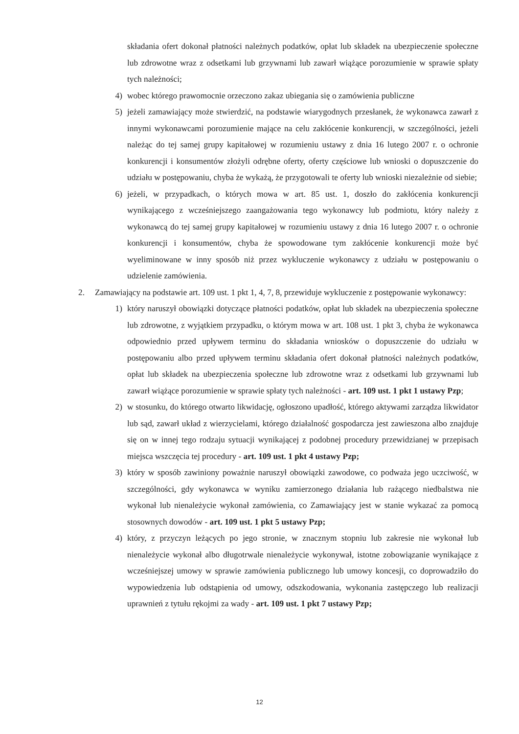składania ofert dokonał płatności należnych podatków, opłat lub składek na ubezpieczenie społeczne lub zdrowotne wraz z odsetkami lub grzywnami lub zawarł wiążące porozumienie w sprawie spłaty tych należności;
4) wobec którego prawomocnie orzeczono zakaz ubiegania się o zamówienia publiczne
5) jeżeli zamawiający może stwierdzić, na podstawie wiarygodnych przesłanek, że wykonawca zawarł z innymi wykonawcami porozumienie mające na celu zakłócenie konkurencji, w szczególności, jeżeli należąc do tej samej grupy kapitałowej w rozumieniu ustawy z dnia 16 lutego 2007 r. o ochronie konkurencji i konsumentów złożyli odrębne oferty, oferty częściowe lub wnioski o dopuszczenie do udziału w postępowaniu, chyba że wykażą, że przygotowali te oferty lub wnioski niezależnie od siebie;
6) jeżeli, w przypadkach, o których mowa w art. 85 ust. 1, doszło do zakłócenia konkurencji wynikającego z wcześniejszego zaangażowania tego wykonawcy lub podmiotu, który należy z wykonawcą do tej samej grupy kapitałowej w rozumieniu ustawy z dnia 16 lutego 2007 r. o ochronie konkurencji i konsumentów, chyba że spowodowane tym zakłócenie konkurencji może być wyeliminowane w inny sposób niż przez wykluczenie wykonawcy z udziału w postępowaniu o udzielenie zamówienia.
2. Zamawiający na podstawie art. 109 ust. 1 pkt 1, 4, 7, 8, przewiduje wykluczenie z postępowanie wykonawcy:
1) który naruszył obowiązki dotyczące płatności podatków, opłat lub składek na ubezpieczenia społeczne lub zdrowotne, z wyjątkiem przypadku, o którym mowa w art. 108 ust. 1 pkt 3, chyba że wykonawca odpowiednio przed upływem terminu do składania wniosków o dopuszczenie do udziału w postępowaniu albo przed upływem terminu składania ofert dokonał płatności należnych podatków, opłat lub składek na ubezpieczenia społeczne lub zdrowotne wraz z odsetkami lub grzywnami lub zawarł wiążące porozumienie w sprawie spłaty tych należności - art. 109 ust. 1 pkt 1 ustawy Pzp;
2) w stosunku, do którego otwarto likwidację, ogłoszono upadłość, którego aktywami zarządza likwidator lub sąd, zawarł układ z wierzycielami, którego działalność gospodarcza jest zawieszona albo znajduje się on w innej tego rodzaju sytuacji wynikającej z podobnej procedury przewidzianej w przepisach miejsca wszczęcia tej procedury - art. 109 ust. 1 pkt 4 ustawy Pzp;
3) który w sposób zawiniony poważnie naruszył obowiązki zawodowe, co podważa jego uczciwość, w szczególności, gdy wykonawca w wyniku zamierzonego działania lub rażącego niedbalstwa nie wykonał lub nienależycie wykonał zamówienia, co Zamawiający jest w stanie wykazać za pomocą stosownych dowodów - art. 109 ust. 1 pkt 5 ustawy Pzp;
4) który, z przyczyn leżących po jego stronie, w znacznym stopniu lub zakresie nie wykonał lub nienależycie wykonał albo długotrwale nienależycie wykonywał, istotne zobowiązanie wynikające z wcześniejszej umowy w sprawie zamówienia publicznego lub umowy koncesji, co doprowadziło do wypowiedzenia lub odstąpienia od umowy, odszkodowania, wykonania zastępczego lub realizacji uprawnień z tytułu rękojmi za wady - art. 109 ust. 1 pkt 7 ustawy Pzp;
12